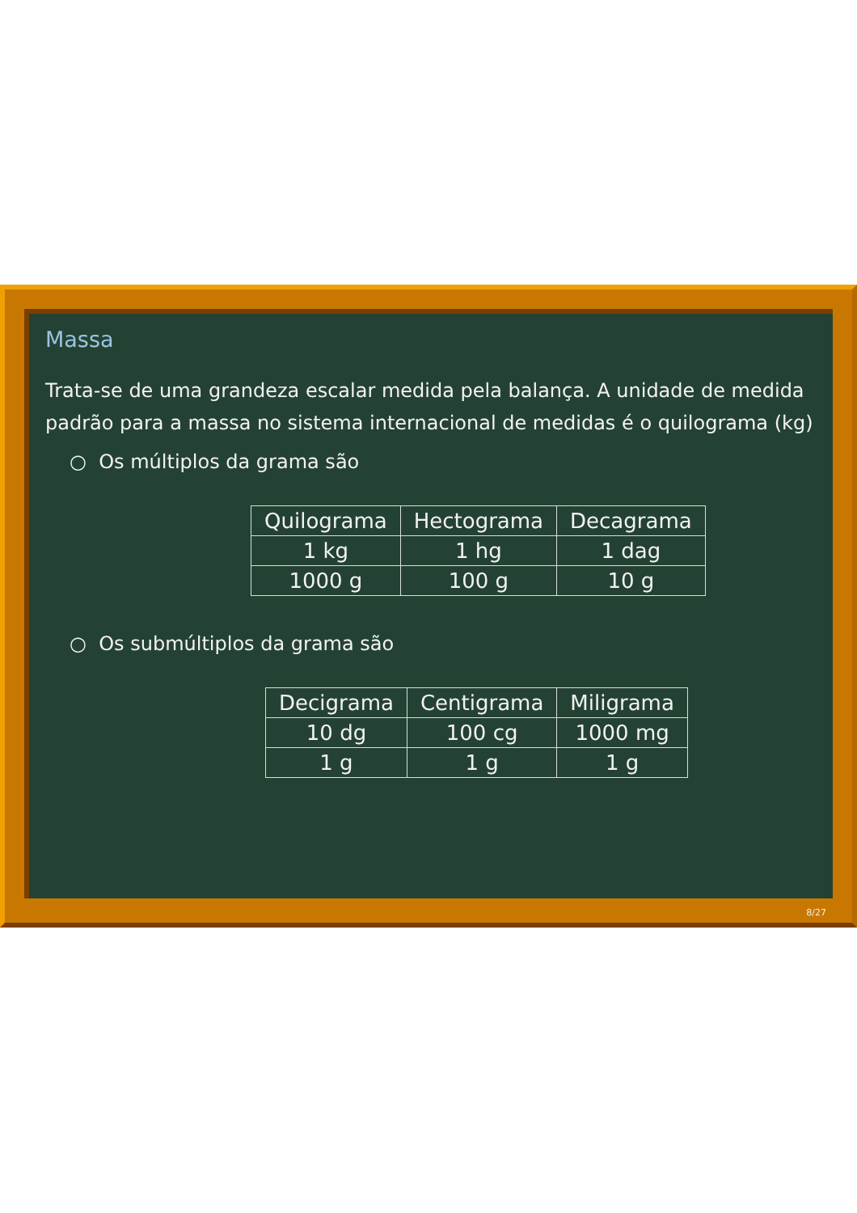Massa
Trata-se de uma grandeza escalar medida pela balança. A unidade de medida padrão para a massa no sistema internacional de medidas é o quilograma (kg)
○ Os múltiplos da grama são
| Quilograma | Hectograma | Decagrama |
| 1 kg | 1 hg | 1 dag |
| 1000 g | 100 g | 10 g |
○ Os submúltiplos da grama são
| Decigrama | Centigrama | Miligrama |
| 10 dg | 100 cg | 1000 mg |
| 1 g | 1 g | 1 g |
8/27